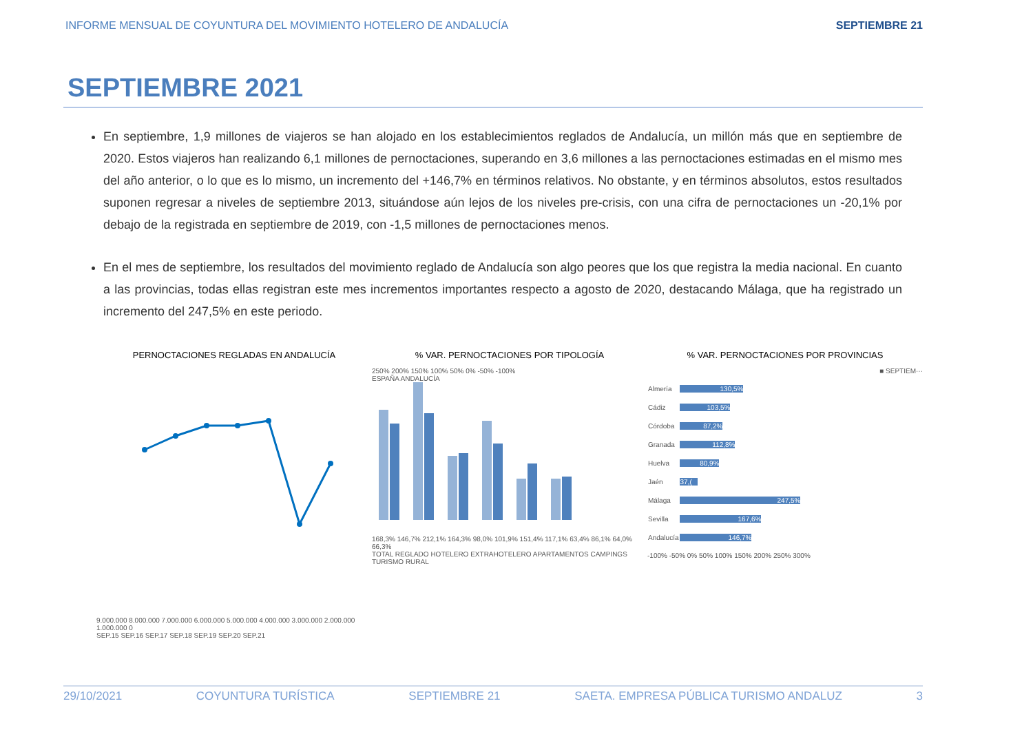INFORME MENSUAL DE COYUNTURA DEL MOVIMIENTO HOTELERO DE ANDALUCÍA SEPTIEMBRE 21
SEPTIEMBRE 2021
En septiembre, 1,9 millones de viajeros se han alojado en los establecimientos reglados de Andalucía, un millón más que en septiembre de 2020. Estos viajeros han realizando 6,1 millones de pernoctaciones, superando en 3,6 millones a las pernoctaciones estimadas en el mismo mes del año anterior, o lo que es lo mismo, un incremento del +146,7% en términos relativos. No obstante, y en términos absolutos, estos resultados suponen regresar a niveles de septiembre 2013, situándose aún lejos de los niveles pre-crisis, con una cifra de pernoctaciones un -20,1% por debajo de la registrada en septiembre de 2019, con -1,5 millones de pernoctaciones menos.
En el mes de septiembre, los resultados del movimiento reglado de Andalucía son algo peores que los que registra la media nacional. En cuanto a las provincias, todas ellas registran este mes incrementos importantes respecto a agosto de 2020, destacando Málaga, que ha registrado un incremento del 247,5% en este periodo.
PERNOCTACIONES REGLADAS EN ANDALUCÍA
9.000.000 8.000.000 7.000.000 6.000.000 5.000.000 4.000.000 3.000.000 2.000.000 1.000.000 0
SEP.15 SEP.16 SEP.17 SEP.18 SEP.19 SEP.20 SEP.21
% VAR. PERNOCTACIONES POR TIPOLOGÍA
250% 200% 150% 100% 50% 0% -50% -100%
ESPAÑA ANDALUCÍA
168,3% 146,7% 212,1% 164,3% 98,0% 101,9% 151,4% 117,1% 63,4% 86,1% 64,0% 66,3%
TOTAL REGLADO HOTELERO EXTRAHOTELERO APARTAMENTOS CAMPINGS TURISMO RURAL
% VAR. PERNOCTACIONES POR PROVINCIAS
■ SEPTIEM···
| Almería | 130,5% |
| Cádiz | 103,5% |
| Córdoba | 87,2% |
| Granada | 112,8% |
| Huelva | 80,9% |
| Jaén | 37,( |
| Málaga | 247,5% |
| Sevilla | 167,6% |
| Andalucía | 146,7% |
-100% -50% 0% 50% 100% 150% 200% 250% 300%
29/10/2021 COYUNTURA TURÍSTICA SEPTIEMBRE 21 SAETA. EMPRESA PÚBLICA TURISMO ANDALUZ 3